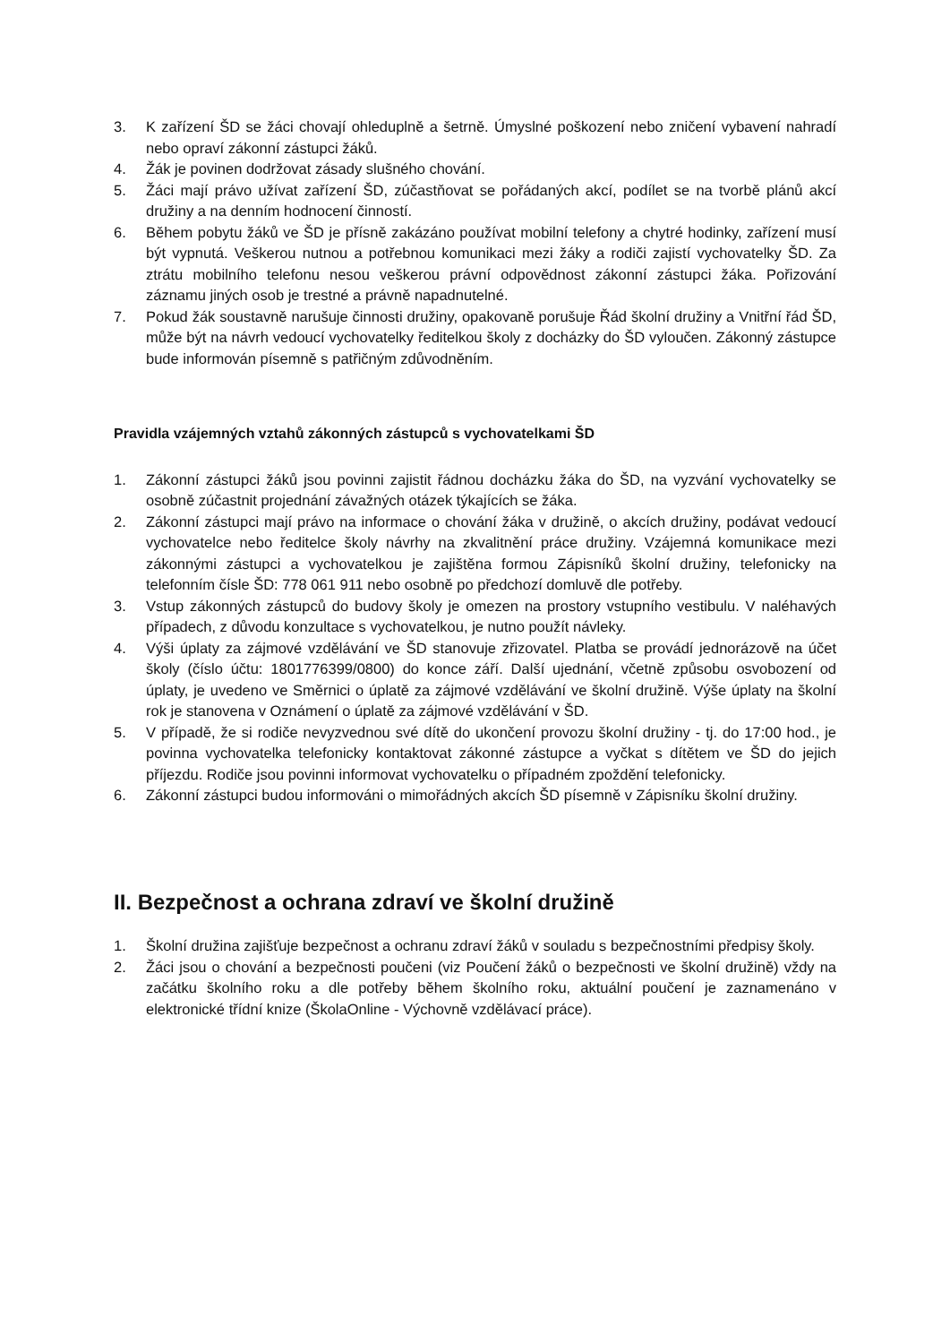3. K zařízení ŠD se žáci chovají ohleduplně a šetrně. Úmyslné poškození nebo zničení vybavení nahradí nebo opraví zákonní zástupci žáků.
4. Žák je povinen dodržovat zásady slušného chování.
5. Žáci mají právo užívat zařízení ŠD, zúčastňovat se pořádaných akcí, podílet se na tvorbě plánů akcí družiny a na denním hodnocení činností.
6. Během pobytu žáků ve ŠD je přísně zakázáno používat mobilní telefony a chytré hodinky, zařízení musí být vypnutá. Veškerou nutnou a potřebnou komunikaci mezi žáky a rodiči zajistí vychovatelky ŠD. Za ztrátu mobilního telefonu nesou veškerou právní odpovědnost zákonní zástupci žáka. Pořizování záznamu jiných osob je trestné a právně napadnutelné.
7. Pokud žák soustavně narušuje činnosti družiny, opakovaně porušuje Řád školní družiny a Vnitřní řád ŠD, může být na návrh vedoucí vychovatelky ředitelkou školy z docházky do ŠD vyloučen. Zákonný zástupce bude informován písemně s patřičným zdůvodněním.
Pravidla vzájemných vztahů zákonných zástupců s vychovatelkami ŠD
1. Zákonní zástupci žáků jsou povinni zajistit řádnou docházku žáka do ŠD, na vyzvání vychovatelky se osobně zúčastnit projednání závažných otázek týkajících se žáka.
2. Zákonní zástupci mají právo na informace o chování žáka v družině, o akcích družiny, podávat vedoucí vychovatelce nebo ředitelce školy návrhy na zkvalitnění práce družiny. Vzájemná komunikace mezi zákonnými zástupci a vychovatelkou je zajištěna formou Zápisníků školní družiny, telefonicky na telefonním čísle ŠD: 778 061 911 nebo osobně po předchozí domluvě dle potřeby.
3. Vstup zákonných zástupců do budovy školy je omezen na prostory vstupního vestibulu. V naléhavých případech, z důvodu konzultace s vychovatelkou, je nutno použít návleky.
4. Výši úplaty za zájmové vzdělávání ve ŠD stanovuje zřizovatel. Platba se provádí jednorázově na účet školy (číslo účtu: 1801776399/0800) do konce září. Další ujednání, včetně způsobu osvobození od úplaty, je uvedeno ve Směrnici o úplatě za zájmové vzdělávání ve školní družině. Výše úplaty na školní rok je stanovena v Oznámení o úplatě za zájmové vzdělávání v ŠD.
5. V případě, že si rodiče nevyzvednou své dítě do ukončení provozu školní družiny - tj. do 17:00 hod., je povinna vychovatelka telefonicky kontaktovat zákonné zástupce a vyčkat s dítětem ve ŠD do jejich příjezdu. Rodiče jsou povinni informovat vychovatelku o případném zpoždění telefonicky.
6. Zákonní zástupci budou informováni o mimořádných akcích ŠD písemně v Zápisníku školní družiny.
II. Bezpečnost a ochrana zdraví ve školní družině
1. Školní družina zajišťuje bezpečnost a ochranu zdraví žáků v souladu s bezpečnostními předpisy školy.
2. Žáci jsou o chování a bezpečnosti poučeni (viz Poučení žáků o bezpečnosti ve školní družině) vždy na začátku školního roku a dle potřeby během školního roku, aktuální poučení je zaznamenáno v elektronické třídní knize (ŠkolaOnline - Výchovně vzdělávací práce).